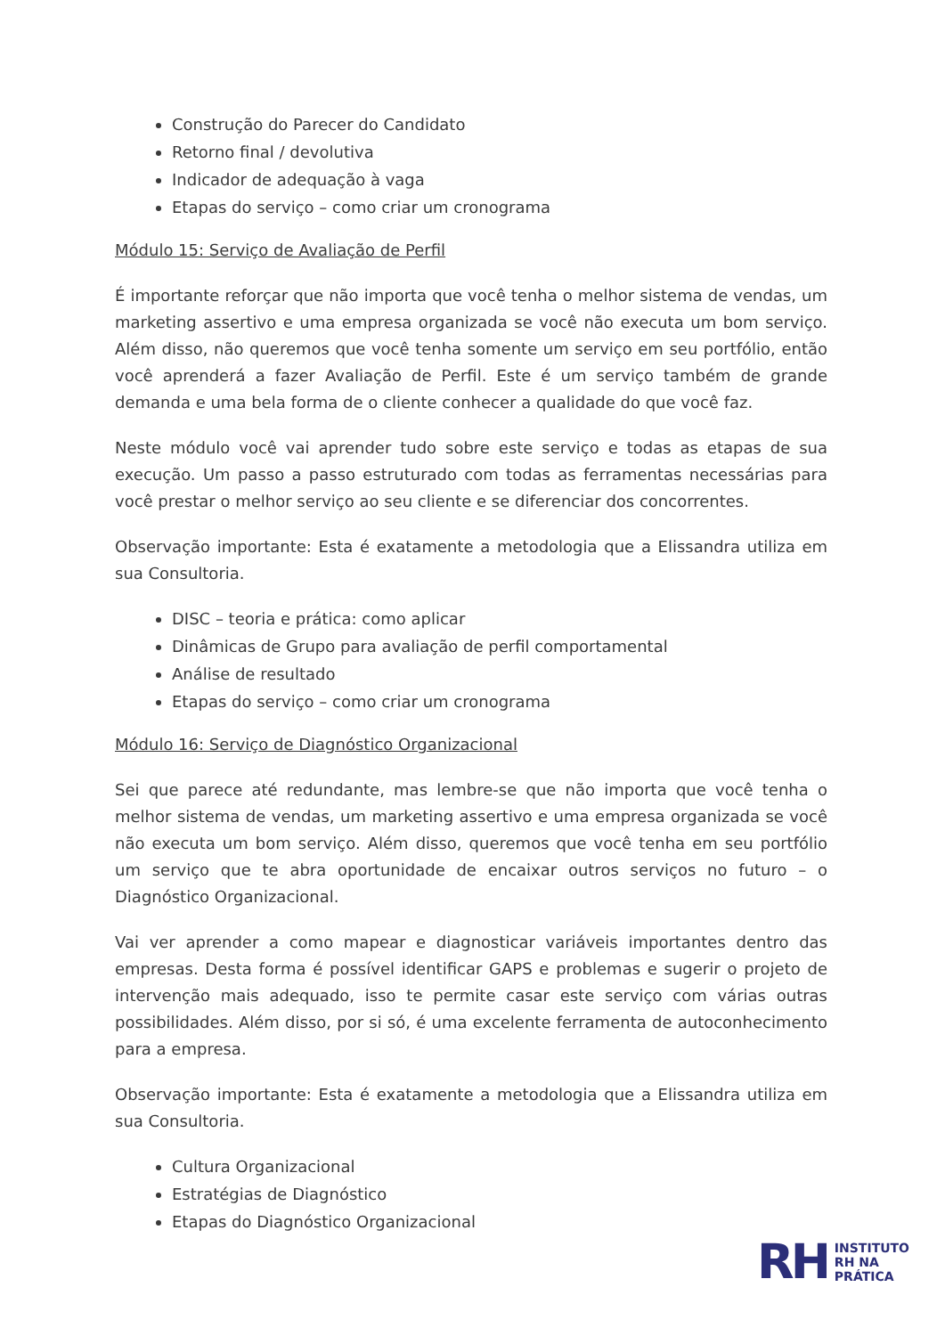Construção do Parecer do Candidato
Retorno final / devolutiva
Indicador de adequação à vaga
Etapas do serviço – como criar um cronograma
Módulo 15: Serviço de Avaliação de Perfil
É importante reforçar que não importa que você tenha o melhor sistema de vendas, um marketing assertivo e uma empresa organizada se você não executa um bom serviço. Além disso, não queremos que você tenha somente um serviço em seu portfólio, então você aprenderá a fazer Avaliação de Perfil. Este é um serviço também de grande demanda e uma bela forma de o cliente conhecer a qualidade do que você faz.
Neste módulo você vai aprender tudo sobre este serviço e todas as etapas de sua execução. Um passo a passo estruturado com todas as ferramentas necessárias para você prestar o melhor serviço ao seu cliente e se diferenciar dos concorrentes.
Observação importante: Esta é exatamente a metodologia que a Elissandra utiliza em sua Consultoria.
DISC – teoria e prática: como aplicar
Dinâmicas de Grupo para avaliação de perfil comportamental
Análise de resultado
Etapas do serviço – como criar um cronograma
Módulo 16: Serviço de Diagnóstico Organizacional
Sei que parece até redundante, mas lembre-se que não importa que você tenha o melhor sistema de vendas, um marketing assertivo e uma empresa organizada se você não executa um bom serviço. Além disso, queremos que você tenha em seu portfólio um serviço que te abra oportunidade de encaixar outros serviços no futuro – o Diagnóstico Organizacional.
Vai ver aprender a como mapear e diagnosticar variáveis importantes dentro das empresas. Desta forma é possível identificar GAPS e problemas e sugerir o projeto de intervenção mais adequado, isso te permite casar este serviço com várias outras possibilidades. Além disso, por si só, é uma excelente ferramenta de autoconhecimento para a empresa.
Observação importante: Esta é exatamente a metodologia que a Elissandra utiliza em sua Consultoria.
Cultura Organizacional
Estratégias de Diagnóstico
Etapas do Diagnóstico Organizacional
RH
INSTITUTO
RH NA
PRÁTICA